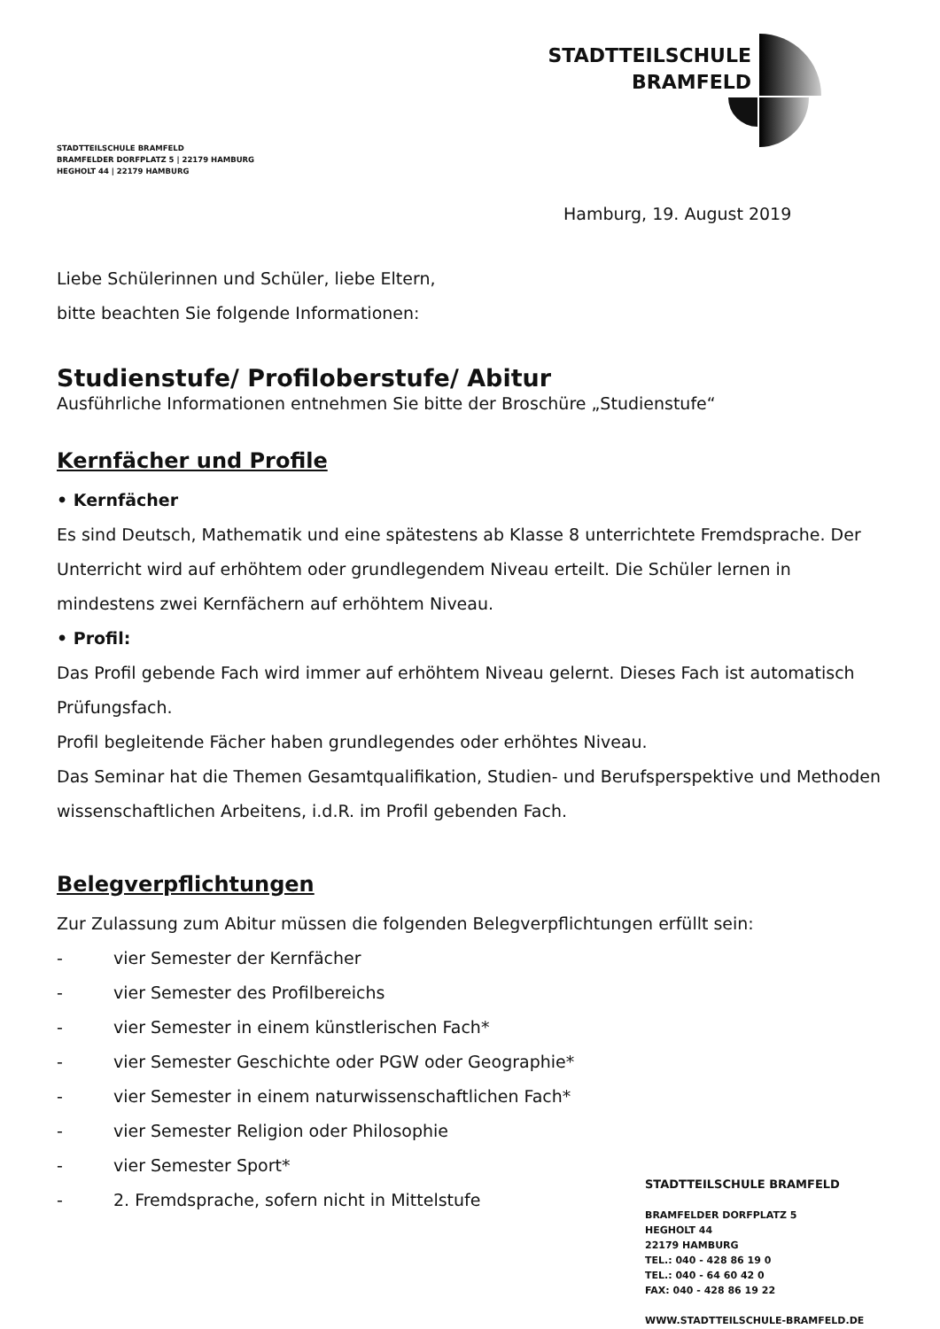STADTTEILSCHULE
BRAMFELD
STADTTEILSCHULE BRAMFELD
BRAMFELDER DORFPLATZ 5 | 22179 HAMBURG
HEGHOLT 44 | 22179 HAMBURG
Hamburg, 19. August 2019
Liebe Schülerinnen und Schüler, liebe Eltern,
bitte beachten Sie folgende Informationen:
Studienstufe/ Profiloberstufe/ Abitur
Ausführliche Informationen entnehmen Sie bitte der Broschüre „Studienstufe“
Kernfächer und Profile
• Kernfächer
Es sind Deutsch, Mathematik und eine spätestens ab Klasse 8 unterrichtete Fremdsprache. Der Unterricht wird auf erhöhtem oder grundlegendem Niveau erteilt. Die Schüler lernen in mindestens zwei Kernfächern auf erhöhtem Niveau.
• Profil:
Das Profil gebende Fach wird immer auf erhöhtem Niveau gelernt. Dieses Fach ist automatisch Prüfungsfach.
Profil begleitende Fächer haben grundlegendes oder erhöhtes Niveau.
Das Seminar hat die Themen Gesamtqualifikation, Studien- und Berufsperspektive und Methoden wissenschaftlichen Arbeitens, i.d.R. im Profil gebenden Fach.
Belegverpflichtungen
Zur Zulassung zum Abitur müssen die folgenden Belegverpflichtungen erfüllt sein:
- vier Semester der Kernfächer
- vier Semester des Profilbereichs
- vier Semester in einem künstlerischen Fach*
- vier Semester Geschichte oder PGW oder Geographie*
- vier Semester in einem naturwissenschaftlichen Fach*
- vier Semester Religion oder Philosophie
- vier Semester Sport*
- 2. Fremdsprache, sofern nicht in Mittelstufe
STADTTEILSCHULE BRAMFELD
BRAMFELDER DORFPLATZ 5
HEGHOLT 44
22179 HAMBURG
TEL.: 040 - 428 86 19 0
TEL.: 040 - 64 60 42 0
FAX: 040 - 428 86 19 22
WWW.STADTTEILSCHULE-BRAMFELD.DE